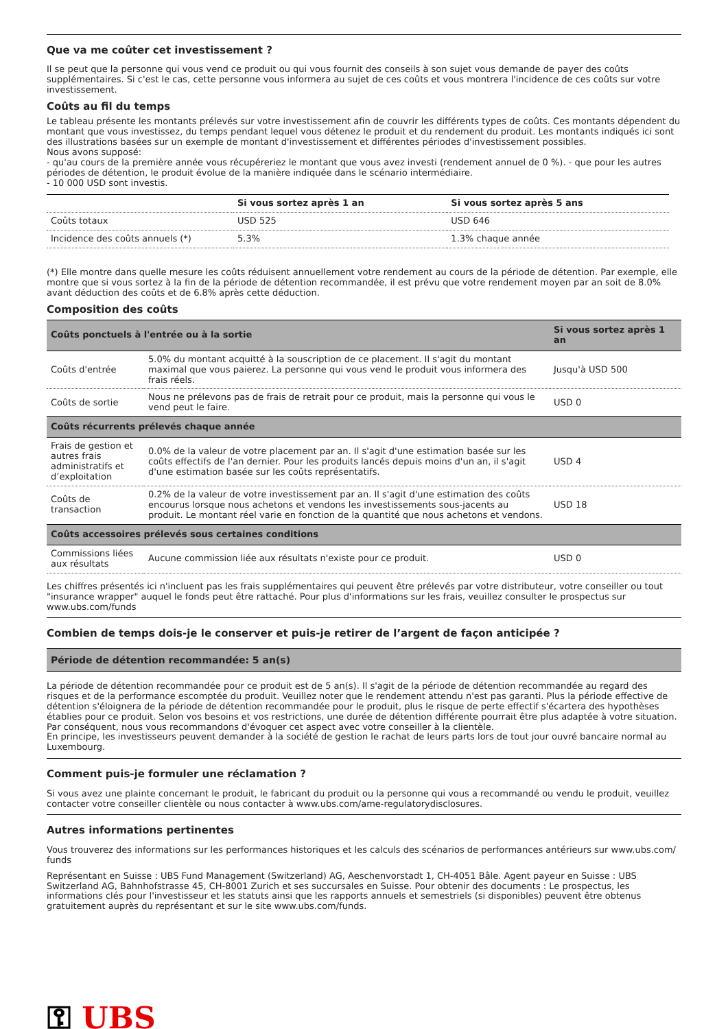Que va me coûter cet investissement ?
Il se peut que la personne qui vous vend ce produit ou qui vous fournit des conseils à son sujet vous demande de payer des coûts supplémentaires. Si c'est le cas, cette personne vous informera au sujet de ces coûts et vous montrera l'incidence de ces coûts sur votre investissement.
Coûts au fil du temps
Le tableau présente les montants prélevés sur votre investissement afin de couvrir les différents types de coûts. Ces montants dépendent du montant que vous investissez, du temps pendant lequel vous détenez le produit et du rendement du produit. Les montants indiqués ici sont des illustrations basées sur un exemple de montant d'investissement et différentes périodes d'investissement possibles.
Nous avons supposé:
- qu'au cours de la première année vous récupéreriez le montant que vous avez investi (rendement annuel de 0 %). - que pour les autres périodes de détention, le produit évolue de la manière indiquée dans le scénario intermédiaire.
- 10 000 USD sont investis.
| | Si vous sortez après 1 an | Si vous sortez après 5 ans |
| --- | --- | --- |
| Coûts totaux | USD 525 | USD 646 |
| Incidence des coûts annuels (*) | 5.3% | 1.3% chaque année |
(*) Elle montre dans quelle mesure les coûts réduisent annuellement votre rendement au cours de la période de détention. Par exemple, elle montre que si vous sortez à la fin de la période de détention recommandée, il est prévu que votre rendement moyen par an soit de 8.0% avant déduction des coûts et de 6.8% après cette déduction.
Composition des coûts
| Coûts ponctuels à l'entrée ou à la sortie | | Si vous sortez après 1 an |
| --- | --- | --- |
| Coûts d'entrée | 5.0% du montant acquitté à la souscription de ce placement. Il s'agit du montant maximal que vous paierez. La personne qui vous vend le produit vous informera des frais réels. | Jusqu'à USD 500 |
| Coûts de sortie | Nous ne prélevons pas de frais de retrait pour ce produit, mais la personne qui vous le vend peut le faire. | USD 0 |
| Coûts récurrents prélevés chaque année | | |
| Frais de gestion et autres frais administratifs et d’exploitation | 0.0% de la valeur de votre placement par an. Il s'agit d'une estimation basée sur les coûts effectifs de l'an dernier. Pour les produits lancés depuis moins d'un an, il s'agit d'une estimation basée sur les coûts représentatifs. | USD 4 |
| Coûts de transaction | 0.2% de la valeur de votre investissement par an. Il s'agit d'une estimation des coûts encourus lorsque nous achetons et vendons les investissements sous-jacents au produit. Le montant réel varie en fonction de la quantité que nous achetons et vendons. | USD 18 |
| Coûts accessoires prélevés sous certaines conditions | | |
| Commissions liées aux résultats | Aucune commission liée aux résultats n'existe pour ce produit. | USD 0 |
Les chiffres présentés ici n'incluent pas les frais supplémentaires qui peuvent être prélevés par votre distributeur, votre conseiller ou tout "insurance wrapper" auquel le fonds peut être rattaché. Pour plus d'informations sur les frais, veuillez consulter le prospectus sur www.ubs.com/funds
Combien de temps dois-je le conserver et puis-je retirer de l’argent de façon anticipée ?
Période de détention recommandée: 5 an(s)
La période de détention recommandée pour ce produit est de 5 an(s). Il s'agit de la période de détention recommandée au regard des risques et de la performance escomptée du produit. Veuillez noter que le rendement attendu n'est pas garanti. Plus la période effective de détention s'éloignera de la période de détention recommandée pour le produit, plus le risque de perte effectif s'écartera des hypothèses établies pour ce produit. Selon vos besoins et vos restrictions, une durée de détention différente pourrait être plus adaptée à votre situation. Par conséquent, nous vous recommandons d'évoquer cet aspect avec votre conseiller à la clientèle.
En principe, les investisseurs peuvent demander à la société de gestion le rachat de leurs parts lors de tout jour ouvré bancaire normal au Luxembourg.
Comment puis-je formuler une réclamation ?
Si vous avez une plainte concernant le produit, le fabricant du produit ou la personne qui vous a recommandé ou vendu le produit, veuillez contacter votre conseiller clientèle ou nous contacter à www.ubs.com/ame-regulatorydisclosures.
Autres informations pertinentes
Vous trouverez des informations sur les performances historiques et les calculs des scénarios de performances antérieurs sur www.ubs.com/ funds
Représentant en Suisse : UBS Fund Management (Switzerland) AG, Aeschenvorstadt 1, CH-4051 Bâle. Agent payeur en Suisse : UBS Switzerland AG, Bahnhofstrasse 45, CH-8001 Zurich et ses succursales en Suisse. Pour obtenir des documents : Le prospectus, les informations clés pour l'investisseur et les statuts ainsi que les rapports annuels et semestriels (si disponibles) peuvent être obtenus gratuitement auprès du représentant et sur le site www.ubs.com/funds.
⚿ UBS